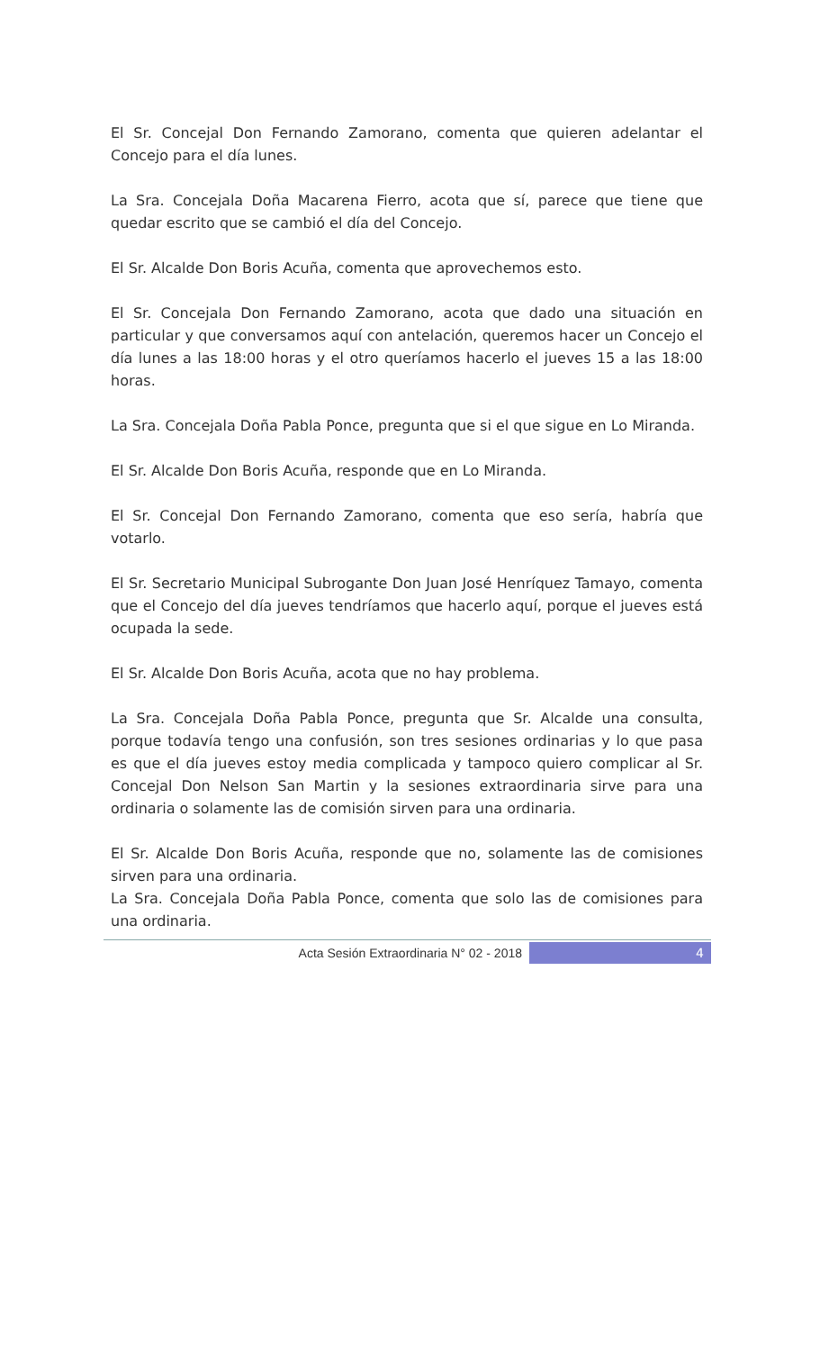El Sr. Concejal Don Fernando Zamorano, comenta que quieren adelantar el Concejo para el día lunes.
La Sra. Concejala Doña Macarena Fierro, acota que sí, parece que tiene que quedar escrito que se cambió el día del Concejo.
El Sr. Alcalde Don Boris Acuña, comenta que aprovechemos esto.
El Sr. Concejala Don Fernando Zamorano, acota que dado una situación en particular y que conversamos aquí con antelación, queremos hacer un Concejo el día lunes a las 18:00 horas y el otro queríamos hacerlo el jueves 15 a las 18:00 horas.
La Sra. Concejala Doña Pabla Ponce, pregunta que si el que sigue en Lo Miranda.
El Sr. Alcalde Don Boris Acuña, responde que en Lo Miranda.
El Sr. Concejal Don Fernando Zamorano, comenta que eso sería, habría que votarlo.
El Sr. Secretario Municipal Subrogante Don Juan José Henríquez Tamayo, comenta que el Concejo del día jueves tendríamos que hacerlo aquí, porque el jueves está ocupada la sede.
El Sr. Alcalde Don Boris Acuña, acota que no hay problema.
La Sra. Concejala Doña Pabla Ponce, pregunta que Sr. Alcalde una consulta, porque todavía tengo una confusión, son tres sesiones ordinarias y lo que pasa es que el día jueves estoy media complicada y tampoco quiero complicar al Sr. Concejal Don Nelson San Martin y la sesiones extraordinaria sirve para una ordinaria o solamente las de comisión sirven para una ordinaria.
El Sr. Alcalde Don Boris Acuña, responde que no, solamente las de comisiones sirven para una ordinaria.
La Sra. Concejala Doña Pabla Ponce, comenta que solo las de comisiones para una ordinaria.
Acta Sesión Extraordinaria N° 02 - 2018 4